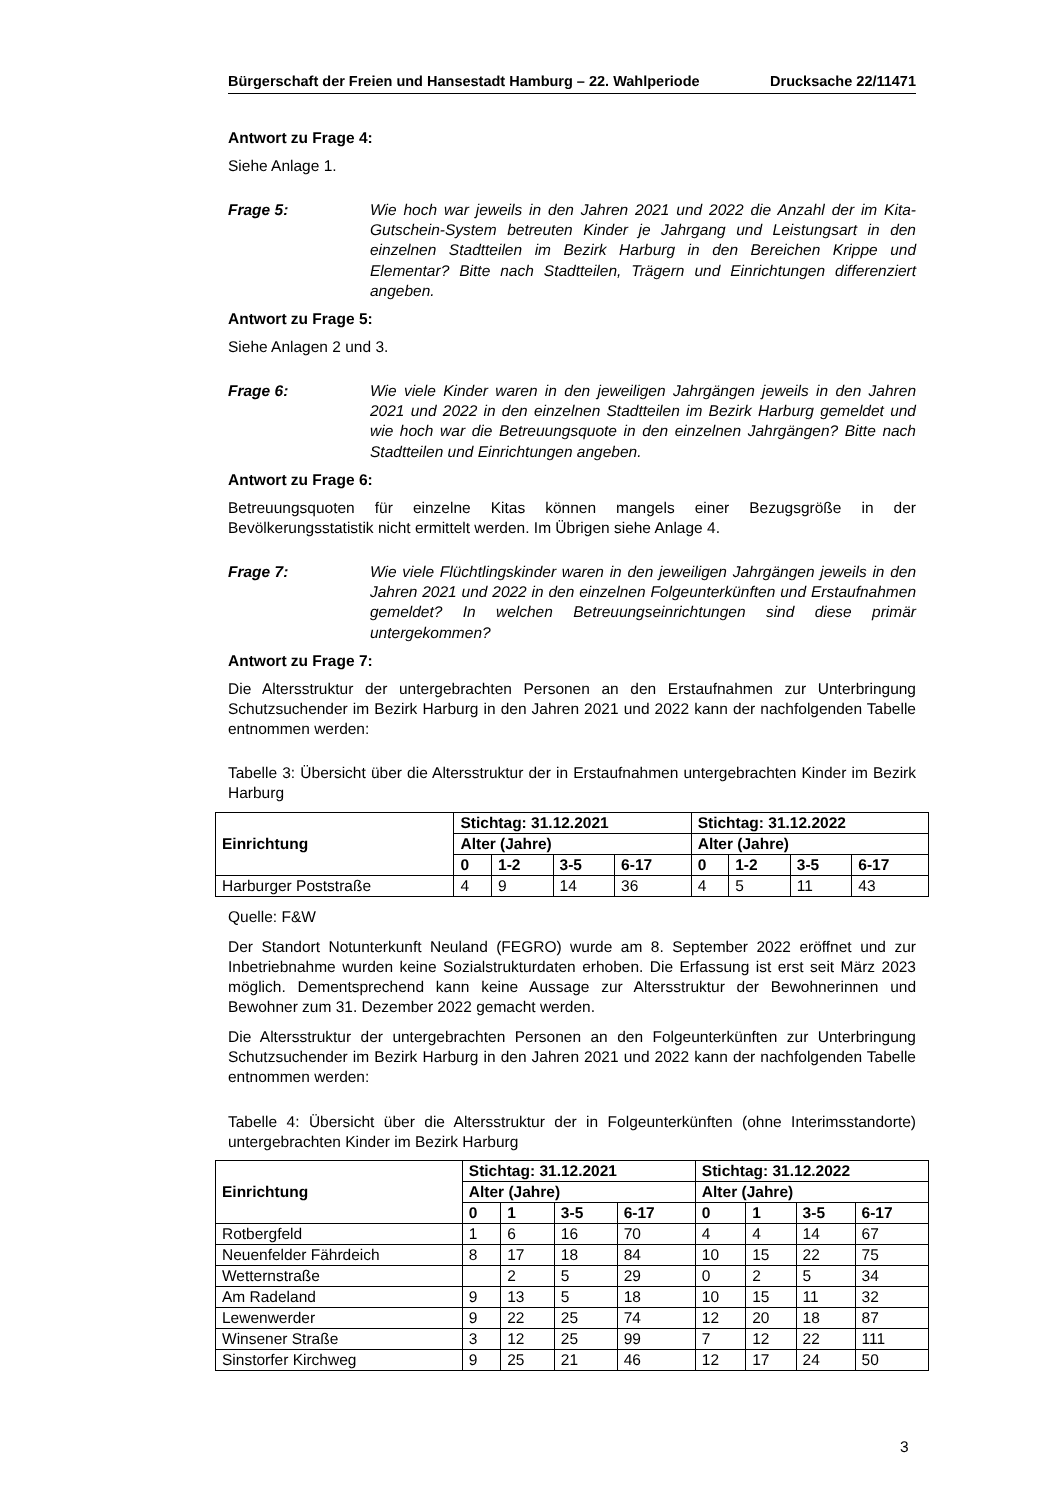Bürgerschaft der Freien und Hansestadt Hamburg – 22. Wahlperiode Drucksache 22/11471
Antwort zu Frage 4:
Siehe Anlage 1.
Frage 5: Wie hoch war jeweils in den Jahren 2021 und 2022 die Anzahl der im Kita-Gutschein-System betreuten Kinder je Jahrgang und Leistungsart in den einzelnen Stadtteilen im Bezirk Harburg in den Bereichen Krippe und Elementar? Bitte nach Stadtteilen, Trägern und Einrichtungen differenziert angeben.
Antwort zu Frage 5:
Siehe Anlagen 2 und 3.
Frage 6: Wie viele Kinder waren in den jeweiligen Jahrgängen jeweils in den Jahren 2021 und 2022 in den einzelnen Stadtteilen im Bezirk Harburg gemeldet und wie hoch war die Betreuungsquote in den einzelnen Jahrgängen? Bitte nach Stadtteilen und Einrichtungen angeben.
Antwort zu Frage 6:
Betreuungsquoten für einzelne Kitas können mangels einer Bezugsgröße in der Bevölkerungsstatistik nicht ermittelt werden. Im Übrigen siehe Anlage 4.
Frage 7: Wie viele Flüchtlingskinder waren in den jeweiligen Jahrgängen jeweils in den Jahren 2021 und 2022 in den einzelnen Folgeunterkünften und Erstaufnahmen gemeldet? In welchen Betreuungseinrichtungen sind diese primär untergekommen?
Antwort zu Frage 7:
Die Altersstruktur der untergebrachten Personen an den Erstaufnahmen zur Unterbringung Schutzsuchender im Bezirk Harburg in den Jahren 2021 und 2022 kann der nachfolgenden Tabelle entnommen werden:
Tabelle 3: Übersicht über die Altersstruktur der in Erstaufnahmen untergebrachten Kinder im Bezirk Harburg
| Einrichtung | Stichtag: 31.12.2021 | | | | Stichtag: 31.12.2022 | | | |
| --- | --- | --- | --- | --- | --- | --- | --- | --- |
| | Alter (Jahre) | | | | Alter (Jahre) | | | |
| | 0 | 1-2 | 3-5 | 6-17 | 0 | 1-2 | 3-5 | 6-17 |
| Harburger Poststraße | 4 | 9 | 14 | 36 | 4 | 5 | 11 | 43 |
Quelle: F&W
Der Standort Notunterkunft Neuland (FEGRO) wurde am 8. September 2022 eröffnet und zur Inbetriebnahme wurden keine Sozialstrukturdaten erhoben. Die Erfassung ist erst seit März 2023 möglich. Dementsprechend kann keine Aussage zur Altersstruktur der Bewohnerinnen und Bewohner zum 31. Dezember 2022 gemacht werden.
Die Altersstruktur der untergebrachten Personen an den Folgeunterkünften zur Unterbringung Schutzsuchender im Bezirk Harburg in den Jahren 2021 und 2022 kann der nachfolgenden Tabelle entnommen werden:
Tabelle 4: Übersicht über die Altersstruktur der in Folgeunterkünften (ohne Interimsstandorte) untergebrachten Kinder im Bezirk Harburg
| Einrichtung | Stichtag: 31.12.2021 | | | | Stichtag: 31.12.2022 | | | |
| --- | --- | --- | --- | --- | --- | --- | --- | --- |
| | Alter (Jahre) | | | | Alter (Jahre) | | | |
| | 0 | 1 | 3-5 | 6-17 | 0 | 1 | 3-5 | 6-17 |
| Rotbergfeld | 1 | 6 | 16 | 70 | 4 | 4 | 14 | 67 |
| Neuenfelder Fährdeich | 8 | 17 | 18 | 84 | 10 | 15 | 22 | 75 |
| Wetternstraße | | 2 | 5 | 29 | 0 | 2 | 5 | 34 |
| Am Radeland | 9 | 13 | 5 | 18 | 10 | 15 | 11 | 32 |
| Lewenwerder | 9 | 22 | 25 | 74 | 12 | 20 | 18 | 87 |
| Winsener Straße | 3 | 12 | 25 | 99 | 7 | 12 | 22 | 111 |
| Sinstorfer Kirchweg | 9 | 25 | 21 | 46 | 12 | 17 | 24 | 50 |
3